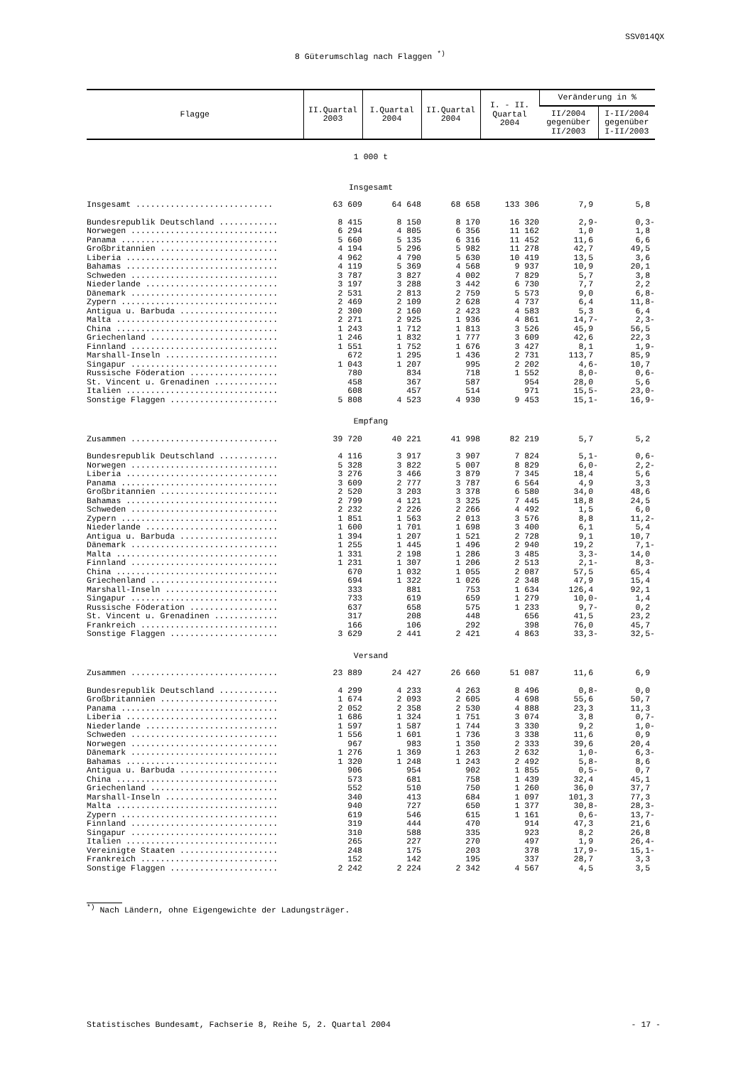SSV014QX
8 Güterumschlag nach Flaggen <sup>*)</sup>
| Flagge | II.Quartal 2003 | I.Quartal 2004 | II.Quartal 2004 | I. - II. Quartal 2004 | Veränderung in % | |
| --- | --- | --- | --- | --- | --- | --- |
| | | | | | II/2004 gegenüber II/2003 | I-II/2004 gegenüber I-II/2003 |
| 1 000 t | | | | | | |
| Insgesamt | | | | | | |
| Insgesamt ............................ | 63 609 | 64 648 | 68 658 | 133 306 | 7,9 | 5,8 |
| Bundesrepublik Deutschland ............ | 8 415 | 8 150 | 8 170 | 16 320 | 2,9- | 0,3- |
| Norwegen .............................. | 6 294 | 4 805 | 6 356 | 11 162 | 1,0 | 1,8 |
| Panama ................................ | 5 660 | 5 135 | 6 316 | 11 452 | 11,6 | 6,6 |
| Großbritannien ........................ | 4 194 | 5 296 | 5 982 | 11 278 | 42,7 | 49,5 |
| Liberia ............................... | 4 962 | 4 790 | 5 630 | 10 419 | 13,5 | 3,6 |
| Bahamas ............................... | 4 119 | 5 369 | 4 568 | 9 937 | 10,9 | 20,1 |
| Schweden .............................. | 3 787 | 3 827 | 4 002 | 7 829 | 5,7 | 3,8 |
| Niederlande ........................... | 3 197 | 3 288 | 3 442 | 6 730 | 7,7 | 2,2 |
| Dänemark .............................. | 2 531 | 2 813 | 2 759 | 5 573 | 9,0 | 6,8- |
| Zypern ................................ | 2 469 | 2 109 | 2 628 | 4 737 | 6,4 | 11,8- |
| Antigua u. Barbuda .................... | 2 300 | 2 160 | 2 423 | 4 583 | 5,3 | 6,4 |
| Malta ................................. | 2 271 | 2 925 | 1 936 | 4 861 | 14,7- | 2,3- |
| China ................................. | 1 243 | 1 712 | 1 813 | 3 526 | 45,9 | 56,5 |
| Griechenland .......................... | 1 246 | 1 832 | 1 777 | 3 609 | 42,6 | 22,3 |
| Finnland .............................. | 1 551 | 1 752 | 1 676 | 3 427 | 8,1 | 1,9- |
| Marshall-Inseln ....................... | 672 | 1 295 | 1 436 | 2 731 | 113,7 | 85,9 |
| Singapur .............................. | 1 043 | 1 207 | 995 | 2 202 | 4,6- | 10,7 |
| Russische Föderation .................. | 780 | 834 | 718 | 1 552 | 8,0- | 0,6- |
| St. Vincent u. Grenadinen ............. | 458 | 367 | 587 | 954 | 28,0 | 5,6 |
| Italien ............................... | 608 | 457 | 514 | 971 | 15,5- | 23,0- |
| Sonstige Flaggen ...................... | 5 808 | 4 523 | 4 930 | 9 453 | 15,1- | 16,9- |
| Empfang | | | | | | |
| Zusammen .............................. | 39 720 | 40 221 | 41 998 | 82 219 | 5,7 | 5,2 |
| Bundesrepublik Deutschland ............ | 4 116 | 3 917 | 3 907 | 7 824 | 5,1- | 0,6- |
| Norwegen .............................. | 5 328 | 3 822 | 5 007 | 8 829 | 6,0- | 2,2- |
| Liberia ............................... | 3 276 | 3 466 | 3 879 | 7 345 | 18,4 | 5,6 |
| Panama ................................ | 3 609 | 2 777 | 3 787 | 6 564 | 4,9 | 3,3 |
| Großbritannien ........................ | 2 520 | 3 203 | 3 378 | 6 580 | 34,0 | 48,6 |
| Bahamas ............................... | 2 799 | 4 121 | 3 325 | 7 445 | 18,8 | 24,5 |
| Schweden .............................. | 2 232 | 2 226 | 2 266 | 4 492 | 1,5 | 6,0 |
| Zypern ................................ | 1 851 | 1 563 | 2 013 | 3 576 | 8,8 | 11,2- |
| Niederlande ........................... | 1 600 | 1 701 | 1 698 | 3 400 | 6,1 | 5,4 |
| Antigua u. Barbuda .................... | 1 394 | 1 207 | 1 521 | 2 728 | 9,1 | 10,7 |
| Dänemark .............................. | 1 255 | 1 445 | 1 496 | 2 940 | 19,2 | 7,1- |
| Malta ................................. | 1 331 | 2 198 | 1 286 | 3 485 | 3,3- | 14,0 |
| Finnland .............................. | 1 231 | 1 307 | 1 206 | 2 513 | 2,1- | 8,3- |
| China ................................. | 670 | 1 032 | 1 055 | 2 087 | 57,5 | 65,4 |
| Griechenland .......................... | 694 | 1 322 | 1 026 | 2 348 | 47,9 | 15,4 |
| Marshall-Inseln ....................... | 333 | 881 | 753 | 1 634 | 126,4 | 92,1 |
| Singapur .............................. | 733 | 619 | 659 | 1 279 | 10,0- | 1,4 |
| Russische Föderation .................. | 637 | 658 | 575 | 1 233 | 9,7- | 0,2 |
| St. Vincent u. Grenadinen ............. | 317 | 208 | 448 | 656 | 41,5 | 23,2 |
| Frankreich ............................ | 166 | 106 | 292 | 398 | 76,0 | 45,7 |
| Sonstige Flaggen ...................... | 3 629 | 2 441 | 2 421 | 4 863 | 33,3- | 32,5- |
| Versand | | | | | | |
| Zusammen .............................. | 23 889 | 24 427 | 26 660 | 51 087 | 11,6 | 6,9 |
| Bundesrepublik Deutschland ............ | 4 299 | 4 233 | 4 263 | 8 496 | 0,8- | 0,0 |
| Großbritannien ........................ | 1 674 | 2 093 | 2 605 | 4 698 | 55,6 | 50,7 |
| Panama ................................ | 2 052 | 2 358 | 2 530 | 4 888 | 23,3 | 11,3 |
| Liberia ............................... | 1 686 | 1 324 | 1 751 | 3 074 | 3,8 | 0,7- |
| Niederlande ........................... | 1 597 | 1 587 | 1 744 | 3 330 | 9,2 | 1,0- |
| Schweden .............................. | 1 556 | 1 601 | 1 736 | 3 338 | 11,6 | 0,9 |
| Norwegen .............................. | 967 | 983 | 1 350 | 2 333 | 39,6 | 20,4 |
| Dänemark .............................. | 1 276 | 1 369 | 1 263 | 2 632 | 1,0- | 6,3- |
| Bahamas ............................... | 1 320 | 1 248 | 1 243 | 2 492 | 5,8- | 8,6 |
| Antigua u. Barbuda .................... | 906 | 954 | 902 | 1 855 | 0,5- | 0,7 |
| China ................................. | 573 | 681 | 758 | 1 439 | 32,4 | 45,1 |
| Griechenland .......................... | 552 | 510 | 750 | 1 260 | 36,0 | 37,7 |
| Marshall-Inseln ....................... | 340 | 413 | 684 | 1 097 | 101,3 | 77,3 |
| Malta ................................. | 940 | 727 | 650 | 1 377 | 30,8- | 28,3- |
| Zypern ................................ | 619 | 546 | 615 | 1 161 | 0,6- | 13,7- |
| Finnland .............................. | 319 | 444 | 470 | 914 | 47,3 | 21,6 |
| Singapur .............................. | 310 | 588 | 335 | 923 | 8,2 | 26,8 |
| Italien ............................... | 265 | 227 | 270 | 497 | 1,9 | 26,4- |
| Vereinigte Staaten .................... | 248 | 175 | 203 | 378 | 17,9- | 15,1- |
| Frankreich ............................ | 152 | 142 | 195 | 337 | 28,7 | 3,3 |
| Sonstige Flaggen ...................... | 2 242 | 2 224 | 2 342 | 4 567 | 4,5 | 3,5 |
<sup>*)</sup> Nach Ländern, ohne Eigengewichte der Ladungsträger.
Statistisches Bundesamt, Fachserie 8, Reihe 5, 2. Quartal 2004 - 17 -